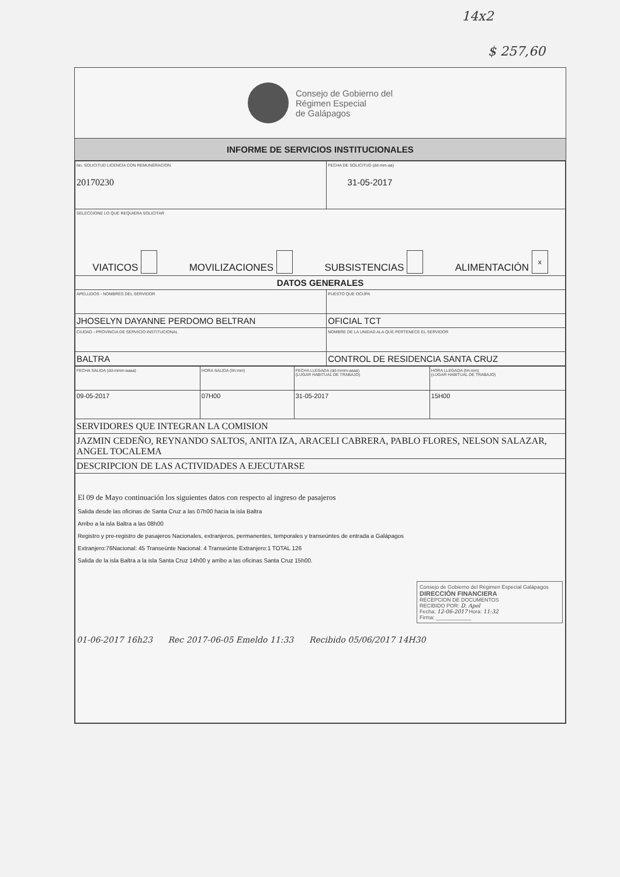14x2
$ 257,60
Consejo de Gobierno del
Régimen Especial
de Galápagos
INFORME DE SERVICIOS INSTITUCIONALES
| No. SOLICITUD LICENCIA CON REMUNERACION 20170230 | FECHA DE SOLICITUD (dd-mm-aa) 31-05-2017 |
| SELECCIONE LO QUE REQUIERA SOLICITAR VIATICOS MOVILIZACIONES SUBSISTENCIAS ALIMENTACIÓN x | |
| DATOS GENERALES | |
| APELLIDOS - NOMBRES DEL SERVIDOR | PUESTO QUE OCUPA |
| JHOSELYN DAYANNE PERDOMO BELTRAN | OFICIAL TCT |
| CIUDAD - PROVINCIA DE SERVICIO INSTITUCIONAL | NOMBRE DE LA UNIDAD ALA QUE PERTENECE EL SERVIDOR |
| BALTRA | CONTROL DE RESIDENCIA SANTA CRUZ |
| FECHA SALIDA (dd-mmm-aaaa) | HORA SALIDA (hh:mm) | FECHA LLEGADA (dd-mmm-aaaa) (LUGAR HABITUAL DE TRABAJO) | HORA LLEGADA (hh:mm) (LUGAR HABITUAL DE TRABAJO) |
| 09-05-2017 | 07H00 | 31-05-2017 | 15H00 |
| SERVIDORES QUE INTEGRAN LA COMISION | | | |
| JAZMIN CEDEÑO, REYNANDO SALTOS, ANITA IZA, ARACELI CABRERA, PABLO FLORES, NELSON SALAZAR, ANGEL TOCALEMA | | | |
| DESCRIPCION DE LAS ACTIVIDADES A EJECUTARSE | | | |
| El 09 de Mayo continuación los siguientes datos con respecto al ingreso de pasajeros Salida desde las oficinas de Santa Cruz a las 07h00 hacia la isla Baltra Arribo a la isla Baltra a las 08h00 Registro y pre-registro de pasajeros Nacionales, extranjeros, permanentes, temporales y transeúntes de entrada a Galápagos Extranjero:76Nacional: 45 Transeúnte Nacional: 4 Transeúnte Extranjero:1 TOTAL 126 Salida de la isla Baltra a la isla Santa Cruz 14h00 y arribo a las oficinas Santa Cruz 15h00. Consejo de Gobierno del Régimen Especial Galápagos DIRECCIÓN FINANCIERA RECEPCION DE DOCUMENTOS RECIBIDO POR: D. Apel Fecha: 12-06-2017 Hora: 11:32 Firma: ____________ 01-06-2017 16h23 Rec 2017-06-05 Emeldo 11:33 Recibido 05/06/2017 14H30 | | | |